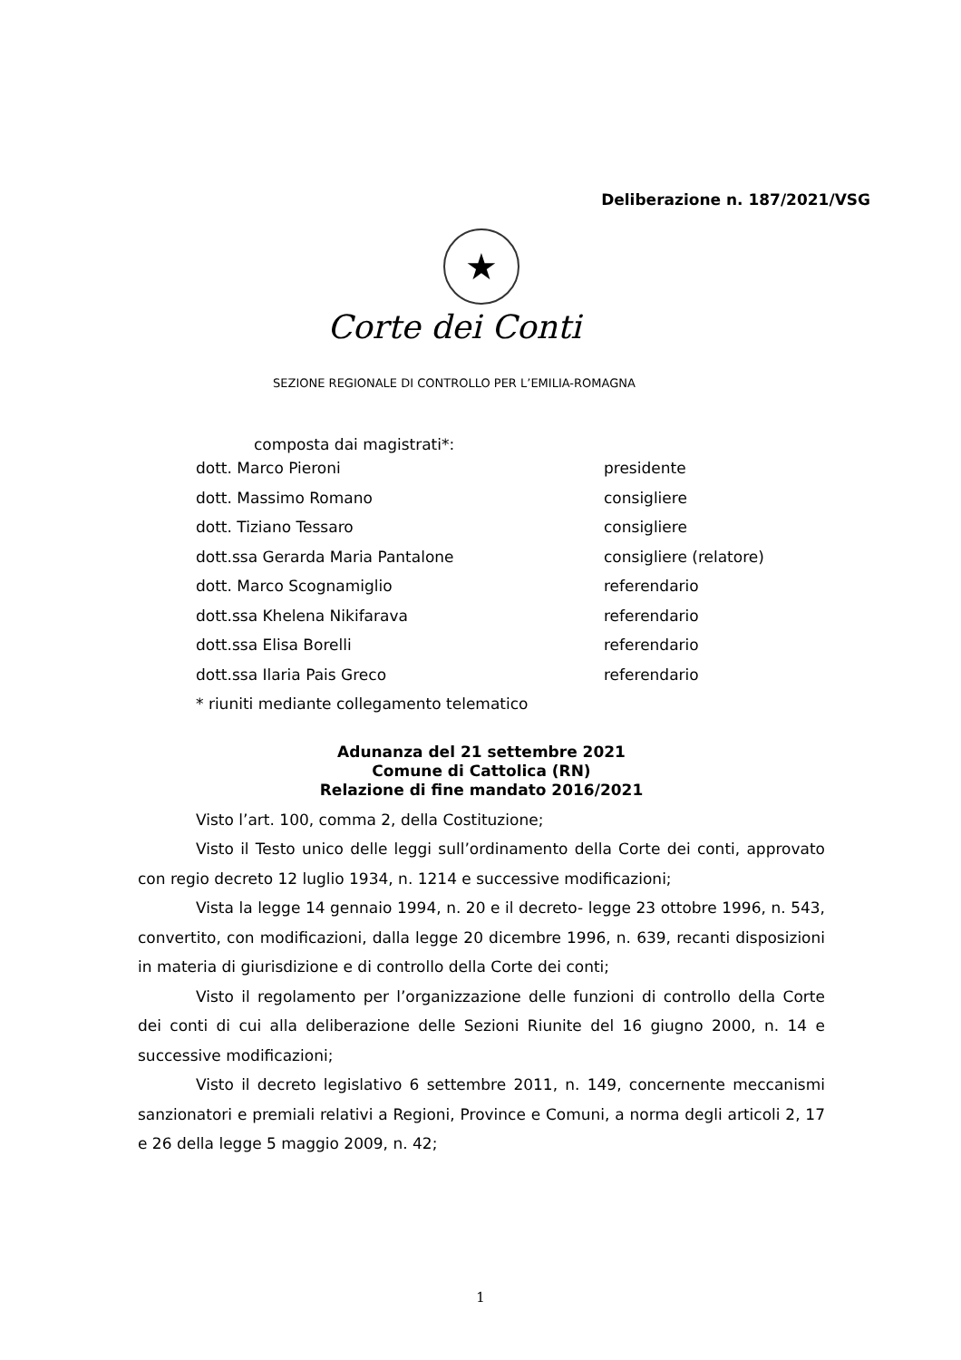Deliberazione n. 187/2021/VSG
★
Corte dei Conti
SEZIONE REGIONALE DI CONTROLLO PER L’EMILIA-ROMAGNA
composta dai magistrati*:
dott. Marco Pieroni presidente
dott. Massimo Romano consigliere
dott. Tiziano Tessaro consigliere
dott.ssa Gerarda Maria Pantalone consigliere (relatore)
dott. Marco Scognamiglio referendario
dott.ssa Khelena Nikifarava referendario
dott.ssa Elisa Borelli referendario
dott.ssa Ilaria Pais Greco referendario
* riuniti mediante collegamento telematico
Adunanza del 21 settembre 2021
Comune di Cattolica (RN)
Relazione di fine mandato 2016/2021
Visto l’art. 100, comma 2, della Costituzione;
Visto il Testo unico delle leggi sull’ordinamento della Corte dei conti, approvato con regio decreto 12 luglio 1934, n. 1214 e successive modificazioni;
Vista la legge 14 gennaio 1994, n. 20 e il decreto- legge 23 ottobre 1996, n. 543, convertito, con modificazioni, dalla legge 20 dicembre 1996, n. 639, recanti disposizioni in materia di giurisdizione e di controllo della Corte dei conti;
Visto il regolamento per l’organizzazione delle funzioni di controllo della Corte dei conti di cui alla deliberazione delle Sezioni Riunite del 16 giugno 2000, n. 14 e successive modificazioni;
Visto il decreto legislativo 6 settembre 2011, n. 149, concernente meccanismi sanzionatori e premiali relativi a Regioni, Province e Comuni, a norma degli articoli 2, 17 e 26 della legge 5 maggio 2009, n. 42;
1